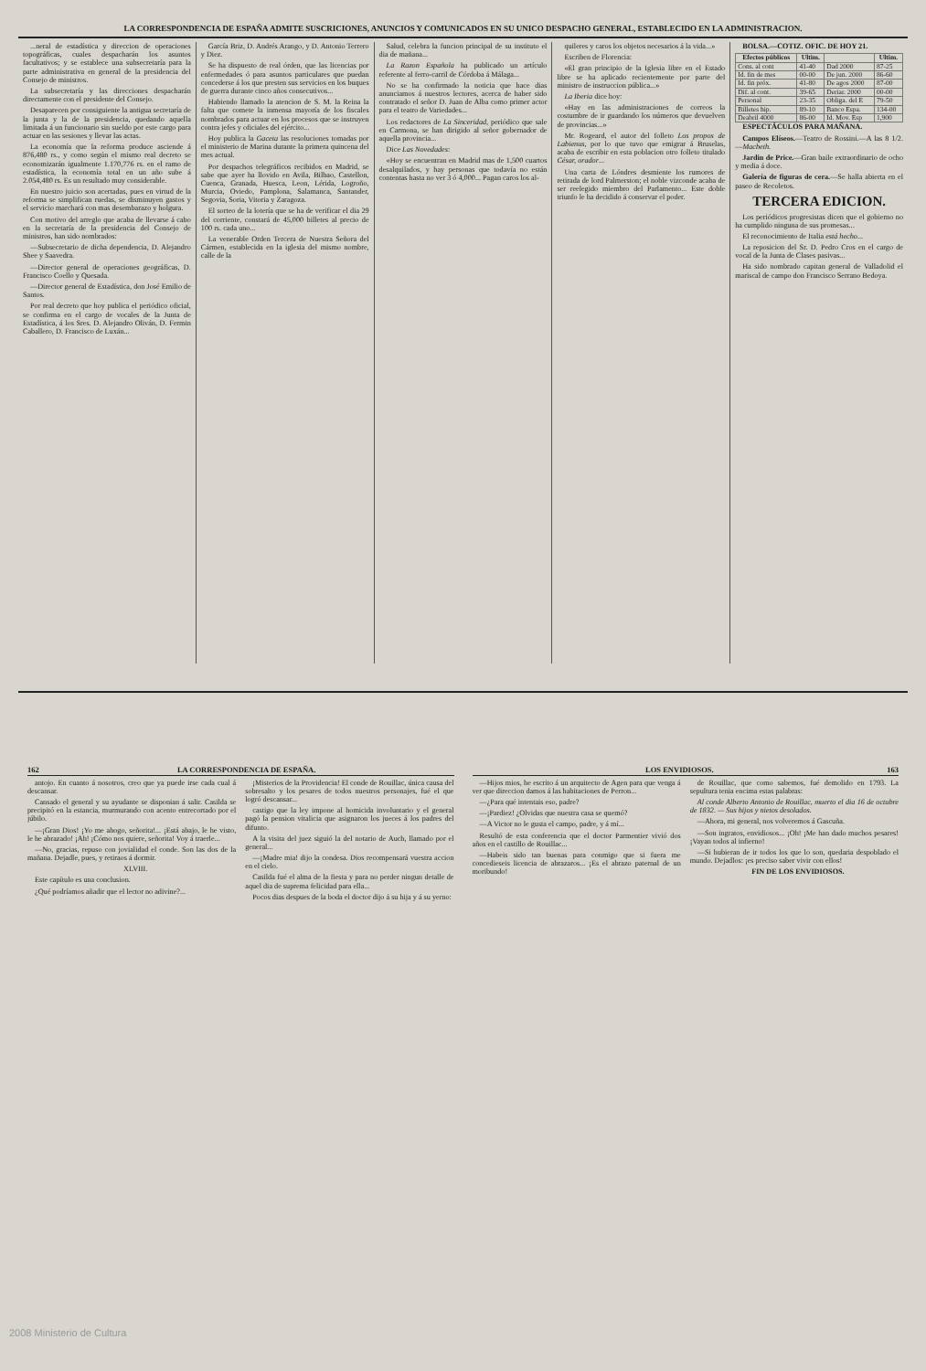LA CORRESPONDENCIA DE ESPAÑA ADMITE SUSCRICIONES, ANUNCIOS Y COMUNICADOS EN SU UNICO DESPACHO GENERAL, ESTABLECIDO EN LA ADMINISTRACION.
...neral de estadística y direccion de operaciones topográficas, cuales despacharán los asuntos facultativos; y se establece una subsecretaría para la parte administrativa en general de la presidencia del Consejo de ministros.
La subsecretaría y las direcciones despacharán directamente con el presidente del Consejo.
Desaparecen por consiguiente la antigua secretaría de la junta y la de la presidencia, quedando aquella limitada á un funcionario sin sueldo por este cargo para actuar en las sesiones y llevar las actas.
La economía que la reforma produce asciende á 876,480 rs., y como según el mismo real decreto se economizarán igualmente 1.170,776 rs. en el ramo de estadística, la economía total en un año sube á 2.054,480 rs. Es un resultado muy considerable.
En nuestro juicio son acertadas, pues en virtud de la reforma se simplifican ruedas, se disminuyen gastos y el servicio marchará con mas desembarazo y holgura.
Con motivo del arreglo que acaba de llevarse á cabo en la secretaría de la presidencia del Consejo de ministros, han sido nombrados:
—Subsecretario de dicha dependencia, D. Alejandro Shee y Saavedra.
—Director general de operaciones geográficas, D. Francisco Coello y Quesada.
—Director general de Estadística, don José Emilio de Santos.
Por real decreto que hoy publica el periódico oficial, se confirma en el cargo de vocales de la Junta de Estadística, á los Sres. D. Alejandro Oliván, D. Fermin Caballero, D. Francisco de Luxán...
García Briz, D. Andrés Arango, y D. Antonio Terrero y Diez.
Se ha dispuesto de real órden, que las licencias por enfermedades ó para asuntos particulares que puedan concederse á los que presten sus servicios en los buques de guerra durante cinco años consecutivos...
Habiendo llamado la atencion de S. M. la Reina la falta que comete la inmensa mayoría de los fiscales nombrados para actuar en los procesos que se instruyen contra jefes y oficiales del ejército...
Hoy publica la Gaceta las resoluciones tomadas por el ministerio de Marina durante la primera quincena del mes actual.
Por despachos telegráficos recibidos en Madrid, se sabe que ayer ha llovido en Avila, Bilbao, Castellon, Cuenca, Granada, Huesca, Leon, Lérida, Logroño, Murcia, Oviedo, Pamplona, Salamanca, Santander, Segovia, Soria, Vitoria y Zaragoza.
El sorteo de la lotería que se ha de verificar el dia 29 del corriente, constará de 45,000 billetes al precio de 100 rs. cada uno...
La venerable Orden Tercera de Nuestra Señora del Cármen, establecida en la iglesia del mismo nombre, calle de la
Salud, celebra la funcion principal de su instituto el dia de mañana...
La Razon Española ha publicado un artículo referente al ferro-carril de Córdoba á Málaga...
No se ha confirmado la noticia que hace dias anunciamos á nuestros lectores, acerca de haber sido contratado el señor D. Juan de Alba como primer actor para el teatro de Variedades...
Los redactores de La Sinceridad, periódico que sale en Carmona, se han dirigido al señor gobernador de aquella provincia...
Dice Las Novedades:
«Hoy se encuentran en Madrid mas de 1,500 cuartos desalquilados, y hay personas que todavía no están contentas hasta no ver 3 ó 4,000... Pagan caros los al-
quileres y caros los objetos necesarios á la vida...»
Escriben de Florencia:
«El gran principio de la Iglesia libre en el Estado libre se ha aplicado recientemente por parte del ministro de instruccion pública...»
La Iberia dice hoy:
«Hay en las administraciones de correos la costumbre de ir guardando los números que devuelven de provincias...»
Mr. Rogeard, el autor del folleto Los propos de Labienus, por lo que tuvo que emigrar á Bruselas, acaba de escribir en esta poblacion otro folleto titulado César, orador...
Una carta de Lóndres desmiente los rumores de retirada de lord Palmerston; el noble vizconde acaba de ser reelegido miembro del Parlamento... Este doble triunfo le ha decidido á conservar el poder.
BOLSA.—COTIZ. OFIC. DE HOY 21.
| Efectos públicos | Ultim. | | Ultim. |
| --- | --- | --- | --- |
| Cons. al cont | 41-40 | Dad 2000 | 87-25 |
| Id. fin de mes | 00-00 | De jun. 2000 | 86-60 |
| Id. fin próx. | 41-80 | De agos 2000 | 87-00 |
| Dif. al cont. | 39-65 | Deriar. 2000 | 00-00 |
| Personal | 23-35 | Obliga. del E | 79-50 |
| Billetes hip. | 89-10 | Banco Espa. | 134-00 |
| Deabril 4000 | 86-00 | Id. Mov. Esp | 1,900 |
ESPECTÁCULOS PARA MAÑANA.
Campos Elíseos.—Teatro de Rossini.—A las 8 1/2.—Macbeth.
Jardin de Price.—Gran baile extraordinario de ocho y media á doce.
Galería de figuras de cera.—Se halla abierta en el paseo de Recoletos.
TERCERA EDICION.
Los periódicos progresistas dicen que el gobierno no ha cumplido ninguna de sus promesas...
El reconocimiento de Italia está hecho...
La reposicion del Sr. D. Pedro Cros en el cargo de vocal de la Junta de Clases pasivas...
Ha sido nombrado capitan general de Valladolid el mariscal de campo don Francisco Serrano Bedoya.
162 LA CORRESPONDENCIA DE ESPAÑA.
antojo. En cuanto á nosotros, creo que ya puede irse cada cual á descansar.
Cansado el general y su ayudante se disponian á salir. Casilda se precipitó en la estancia, murmurando con acento entrecortado por el júbilo.
—¡Gran Dios! ¡Yo me ahogo, señorita!... ¡Está abajo, le he visto, le he abrazado! ¡Ah! ¡Cómo nos quiere, señorita! Voy á traerle...
—No, gracias, repuso con jovialidad el conde. Son las dos de la mañana. Dejadle, pues, y retiraos á dormir.
XLVIII.
Este capítulo es una conclusion.
¿Qué podríamos añadir que el lector no adivine?...
¡Misterios de la Providencia! El conde de Rouillac, única causa del sobresalto y los pesares de todos nuestros personajes, fué el que logró descansar...
castigo que la ley impone al homicida involuntario y el general pagó la pension vitalicia que asignaron los jueces á los padres del difunto.
A la visita del juez siguió la del notario de Auch, llamado por el general...
—¡Madre mia! dijo la condesa. Dios recompensará vuestra accion en el cielo.
Casilda fué el alma de la fiesta y para no perder ningun detalle de aquel dia de suprema felicidad para ella...
Pocos dias despues de la boda el doctor dijo á su hija y á su yerno:
LOS ENVIDIOSOS. 163
—Hijos mios, he escrito á un arquitecto de Agen para que venga á ver que direccion damos á las habitaciones de Perron...
—¿Para qué intentais eso, padre?
—¡Pardiez! ¿Olvidas que nuestra casa se quemó?
—A Victor no le gusta el campo, padre, y á mí...
Resultó de esta conferencia que el doctor Parmentier vivió dos años en el castillo de Rouillac...
—Habeis sido tan buenas para conmigo que si fuera me concedieseis licencia de abrazaros... ¡Es el abrazo paternal de un moribundo!
de Rouillac, que como sabemos, fué demolido en 1793. La sepultura tenia encima estas palabras:
Al conde Alberto Antonio de Rouillac, muerto el dia 16 de octubre de 1832. — Sus hijos y nietos desolados.
—Ahora, mi general, nos volveremos á Gascuña.
—Son ingratos, envidiosos... ¡Oh! ¡Me han dado muchos pesares! ¡Vayan todos al infierno!
—Si hubieran de ir todos los que lo son, quedaria despoblado el mundo. Dejadlos: ¡es preciso saber vivir con ellos!
FIN DE LOS ENVIDIOSOS.
2008 Ministerio de Cultura